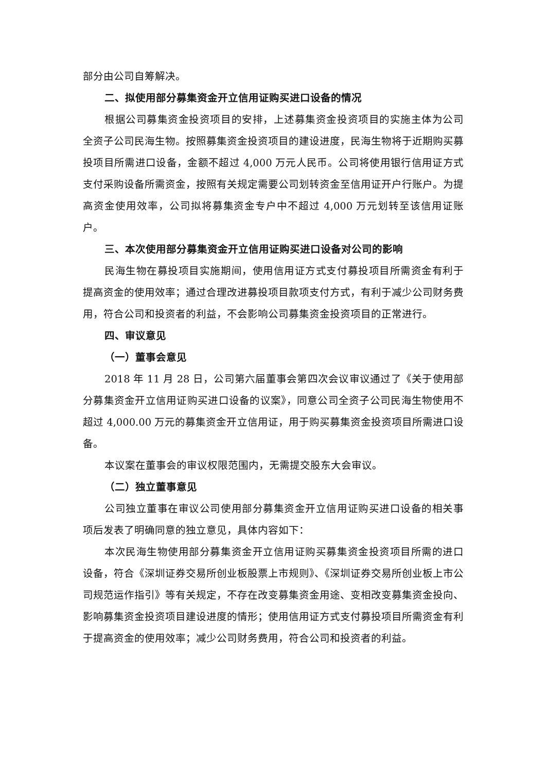部分由公司自筹解决。
二、拟使用部分募集资金开立信用证购买进口设备的情况
根据公司募集资金投资项目的安排，上述募集资金投资项目的实施主体为公司全资子公司民海生物。按照募集资金投资项目的建设进度，民海生物将于近期购买募投项目所需进口设备，金额不超过 4,000 万元人民币。公司将使用银行信用证方式支付采购设备所需资金，按照有关规定需要公司划转资金至信用证开户行账户。为提高资金使用效率，公司拟将募集资金专户中不超过 4,000 万元划转至该信用证账户。
三、本次使用部分募集资金开立信用证购买进口设备对公司的影响
民海生物在募投项目实施期间，使用信用证方式支付募投项目所需资金有利于提高资金的使用效率；通过合理改进募投项目款项支付方式，有利于减少公司财务费用，符合公司和投资者的利益，不会影响公司募集资金投资项目的正常进行。
四、审议意见
（一）董事会意见
2018 年 11 月 28 日，公司第六届董事会第四次会议审议通过了《关于使用部分募集资金开立信用证购买进口设备的议案》，同意公司全资子公司民海生物使用不超过 4,000.00 万元的募集资金开立信用证，用于购买募集资金投资项目所需进口设备。
本议案在董事会的审议权限范围内，无需提交股东大会审议。
（二）独立董事意见
公司独立董事在审议公司使用部分募集资金开立信用证购买进口设备的相关事项后发表了明确同意的独立意见，具体内容如下：
本次民海生物使用部分募集资金开立信用证购买募集资金投资项目所需的进口设备，符合《深圳证券交易所创业板股票上市规则》、《深圳证券交易所创业板上市公司规范运作指引》等有关规定，不存在改变募集资金用途、变相改变募集资金投向、影响募集资金投资项目建设进度的情形；使用信用证方式支付募投项目所需资金有利于提高资金的使用效率；减少公司财务费用，符合公司和投资者的利益。